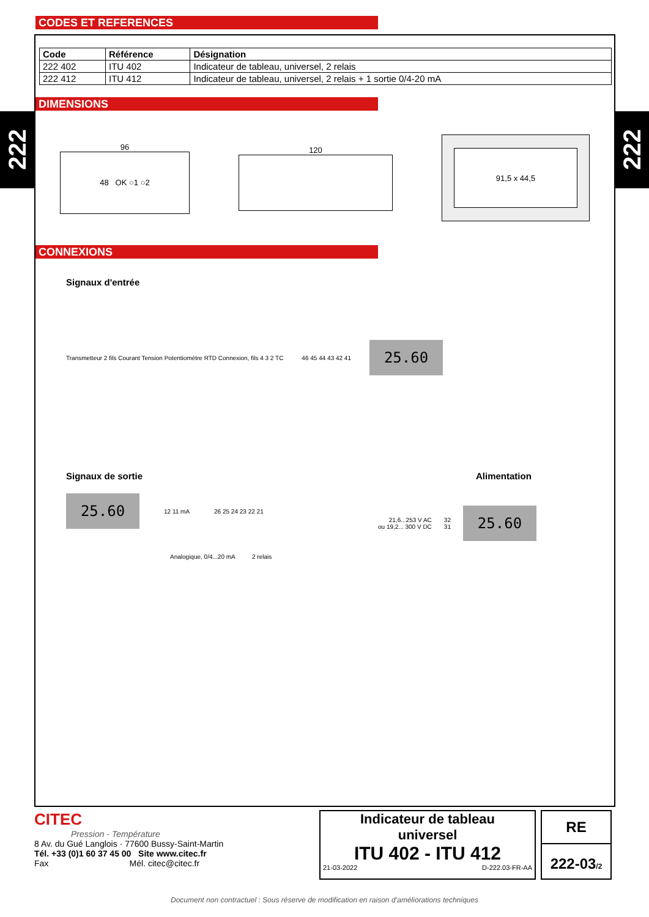222
222
CODES ET REFERENCES
| Code | Référence | Désignation |
| --- | --- | --- |
| 222 402 | ITU 402 | Indicateur de tableau, universel, 2 relais |
| 222 412 | ITU 412 | Indicateur de tableau, universel, 2 relais + 1 sortie 0/4-20 mA |
DIMENSIONS
96
48 OK ○1 ○2
120
91,5 x 44,5
CONNEXIONS
Signaux d'entrée
Transmetteur 2 fils Courant Tension Potentiomètre RTD Connexion, fils 4 3 2 TC
46 45 44 43 42 41
25.60
Signaux de sortie
25.60
12 11 mA 26 25 24 23 22 21
Analogique, 0/4...20 mA 2 relais
Alimentation
21,6...253 V AC
ou 19,2... 300 V DC
32
31
25.60
CITEC
Pression - Température
8 Av. du Gué Langlois · 77600 Bussy-Saint-Martin
Tél. +33 (0)1 60 37 45 00 Site www.citec.fr
Fax Mél. citec@citec.fr
Indicateur de tableau
universel
ITU 402 - ITU 412
21-03-2022 D-222.03-FR-AA
RE
222-03/2
Document non contractuel : Sous réserve de modification en raison d’améliorations techniques